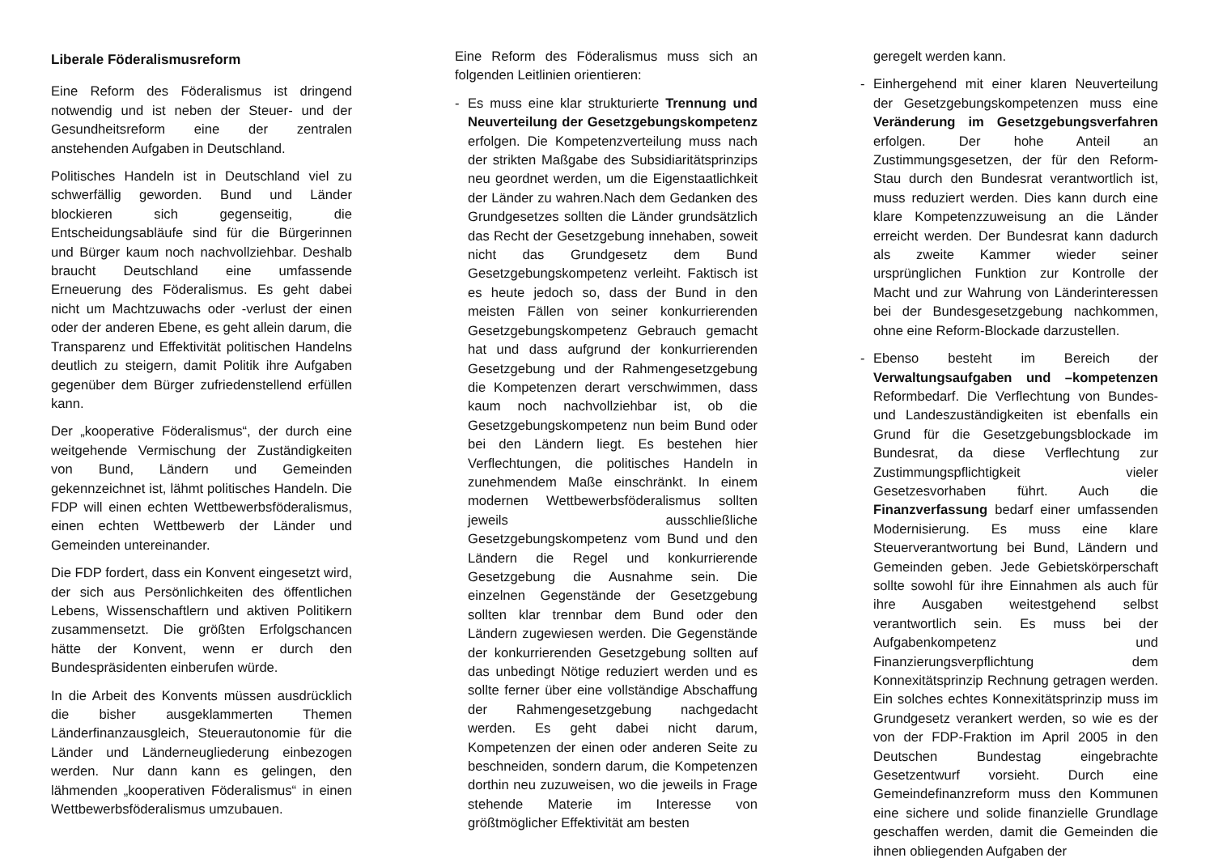Liberale Föderalismusreform
Eine Reform des Föderalismus ist dringend notwendig und ist neben der Steuer- und der Gesundheitsreform eine der zentralen anstehenden Aufgaben in Deutschland.
Politisches Handeln ist in Deutschland viel zu schwerfällig geworden. Bund und Länder blockieren sich gegenseitig, die Entscheidungsabläufe sind für die Bürgerinnen und Bürger kaum noch nachvollziehbar. Deshalb braucht Deutschland eine umfassende Erneuerung des Föderalismus. Es geht dabei nicht um Machtzuwachs oder -verlust der einen oder der anderen Ebene, es geht allein darum, die Transparenz und Effektivität politischen Handelns deutlich zu steigern, damit Politik ihre Aufgaben gegenüber dem Bürger zufriedenstellend erfüllen kann.
Der „kooperative Föderalismus“, der durch eine weitgehende Vermischung der Zuständigkeiten von Bund, Ländern und Gemeinden gekennzeichnet ist, lähmt politisches Handeln. Die FDP will einen echten Wettbewerbsföderalismus, einen echten Wettbewerb der Länder und Gemeinden untereinander.
Die FDP fordert, dass ein Konvent eingesetzt wird, der sich aus Persönlichkeiten des öffentlichen Lebens, Wissenschaftlern und aktiven Politikern zusammensetzt. Die größten Erfolgschancen hätte der Konvent, wenn er durch den Bundespräsidenten einberufen würde.
In die Arbeit des Konvents müssen ausdrücklich die bisher ausgeklammerten Themen Länderfinanzausgleich, Steuerautonomie für die Länder und Länderneugliederung einbezogen werden. Nur dann kann es gelingen, den lähmenden „kooperativen Föderalismus“ in einen Wettbewerbsföderalismus umzubauen.
Eine Reform des Föderalismus muss sich an folgenden Leitlinien orientieren:
- Es muss eine klar strukturierte Trennung und Neuverteilung der Gesetzgebungskompetenz erfolgen. Die Kompetenzverteilung muss nach der strikten Maßgabe des Subsidiaritätsprinzips neu geordnet werden, um die Eigenstaatlichkeit der Länder zu wahren.Nach dem Gedanken des Grundgesetzes sollten die Länder grundsätzlich das Recht der Gesetzgebung innehaben, soweit nicht das Grundgesetz dem Bund Gesetzgebungskompetenz verleiht. Faktisch ist es heute jedoch so, dass der Bund in den meisten Fällen von seiner konkurrierenden Gesetzgebungskompetenz Gebrauch gemacht hat und dass aufgrund der konkurrierenden Gesetzgebung und der Rahmengesetzgebung die Kompetenzen derart verschwimmen, dass kaum noch nachvollziehbar ist, ob die Gesetzgebungskompetenz nun beim Bund oder bei den Ländern liegt. Es bestehen hier Verflechtungen, die politisches Handeln in zunehmendem Maße einschränkt. In einem modernen Wettbewerbsföderalismus sollten jeweils ausschließliche Gesetzgebungskompetenz vom Bund und den Ländern die Regel und konkurrierende Gesetzgebung die Ausnahme sein. Die einzelnen Gegenstände der Gesetzgebung sollten klar trennbar dem Bund oder den Ländern zugewiesen werden. Die Gegenstände der konkurrierenden Gesetzgebung sollten auf das unbedingt Nötige reduziert werden und es sollte ferner über eine vollständige Abschaffung der Rahmengesetzgebung nachgedacht werden. Es geht dabei nicht darum, Kompetenzen der einen oder anderen Seite zu beschneiden, sondern darum, die Kompetenzen dorthin neu zuzuweisen, wo die jeweils in Frage stehende Materie im Interesse von größtmöglicher Effektivität am besten
geregelt werden kann.
- Einhergehend mit einer klaren Neuverteilung der Gesetzgebungskompetenzen muss eine Veränderung im Gesetzgebungsverfahren erfolgen. Der hohe Anteil an Zustimmungsgesetzen, der für den Reform-Stau durch den Bundesrat verantwortlich ist, muss reduziert werden. Dies kann durch eine klare Kompetenzzuweisung an die Länder erreicht werden. Der Bundesrat kann dadurch als zweite Kammer wieder seiner ursprünglichen Funktion zur Kontrolle der Macht und zur Wahrung von Länderinteressen bei der Bundesgesetzgebung nachkommen, ohne eine Reform-Blockade darzustellen.
- Ebenso besteht im Bereich der Verwaltungsaufgaben und –kompetenzen Reformbedarf. Die Verflechtung von Bundes- und Landeszuständigkeiten ist ebenfalls ein Grund für die Gesetzgebungsblockade im Bundesrat, da diese Verflechtung zur Zustimmungspflichtigkeit vieler Gesetzesvorhaben führt. Auch die Finanzverfassung bedarf einer umfassenden Modernisierung. Es muss eine klare Steuerverantwortung bei Bund, Ländern und Gemeinden geben. Jede Gebietskörperschaft sollte sowohl für ihre Einnahmen als auch für ihre Ausgaben weitestgehend selbst verantwortlich sein. Es muss bei der Aufgabenkompetenz und Finanzierungsverpflichtung dem Konnexitätsprinzip Rechnung getragen werden. Ein solches echtes Konnexitätsprinzip muss im Grundgesetz verankert werden, so wie es der von der FDP-Fraktion im April 2005 in den Deutschen Bundestag eingebrachte Gesetzentwurf vorsieht. Durch eine Gemeindefinanzreform muss den Kommunen eine sichere und solide finanzielle Grundlage geschaffen werden, damit die Gemeinden die ihnen obliegenden Aufgaben der